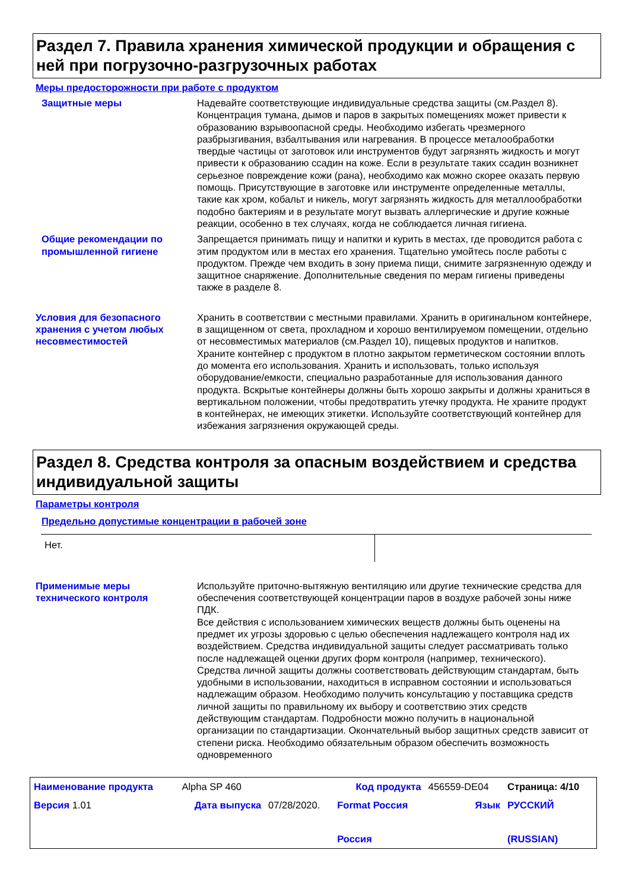Раздел 7. Правила хранения химической продукции и обращения с ней при погрузочно-разгрузочных работах
Меры предосторожности при работе с продуктом
Защитные меры Надевайте соответствующие индивидуальные средства защиты (см.Раздел 8). Концентрация тумана, дымов и паров в закрытых помещениях может привести к образованию взрывоопасной среды. Необходимо избегать чрезмерного разбрызгивания, взбалтывания или нагревания. В процессе металообработки твердые частицы от заготовок или инструментов будут загрязнять жидкость и могут привести к образованию ссадин на коже. Если в результате таких ссадин возникнет серьезное повреждение кожи (рана), необходимо как можно скорее оказать первую помощь. Присутствующие в заготовке или инструменте определенные металлы, такие как хром, кобальт и никель, могут загрязнять жидкость для металлообработки подобно бактериям и в результате могут вызвать аллергические и другие кожные реакции, особенно в тех случаях, когда не соблюдается личная гигиена.
Общие рекомендации по промышленной гигиене
Запрещается принимать пищу и напитки и курить в местах, где проводится работа с этим продуктом или в местах его хранения. Тщательно умойтесь после работы с продуктом. Прежде чем входить в зону приема пищи, снимите загрязненную одежду и защитное снаряжение. Дополнительные сведения по мерам гигиены приведены также в разделе 8.
Условия для безопасного хранения с учетом любых несовместимостей
Хранить в соответствии с местными правилами. Хранить в оригинальном контейнере, в защищенном от света, прохладном и хорошо вентилируемом помещении, отдельно от несовместимых материалов (см.Раздел 10), пищевых продуктов и напитков. Храните контейнер с продуктом в плотно закрытом герметическом состоянии вплоть до момента его использования. Хранить и использовать, только используя оборудование/емкости, специально разработанные для использования данного продукта. Вскрытые контейнеры должны быть хорошо закрыты и должны храниться в вертикальном положении, чтобы предотвратить утечку продукта. Не храните продукт в контейнерах, не имеющих этикетки. Используйте соответствующий контейнер для избежания загрязнения окружающей среды.
Раздел 8. Средства контроля за опасным воздействием и средства индивидуальной защиты
Параметры контроля
Предельно допустимые концентрации в рабочей зоне
| Нет. | |
Применимые меры технического контроля
Используйте приточно-вытяжную вентиляцию или другие технические средства для обеспечения соответствующей концентрации паров в воздухе рабочей зоны ниже ПДК.
Все действия с использованием химических веществ должны быть оценены на предмет их угрозы здоровью с целью обеспечения надлежащего контроля над их воздействием. Средства индивидуальной защиты следует рассматривать только после надлежащей оценки других форм контроля (например, технического). Средства личной защиты должны соответствовать действующим стандартам, быть удобными в использовании, находиться в исправном состоянии и использоваться надлежащим образом. Необходимо получить консультацию у поставщика средств личной защиты по правильному их выбору и соответствию этих средств действующим стандартам. Подробности можно получить в национальной организации по стандартизации. Окончательный выбор защитных средств зависит от степени риска. Необходимо обязательным образом обеспечить возможность одновременного
| Наименование продукта | Alpha SP 460 | | Код продукта | 456559-DE04 | Страница: 4/10 |
| Версия 1.01 | Дата выпуска | 07/28/2020. | Format Россия Россия | Язык | РУССКИЙ (RUSSIAN) |